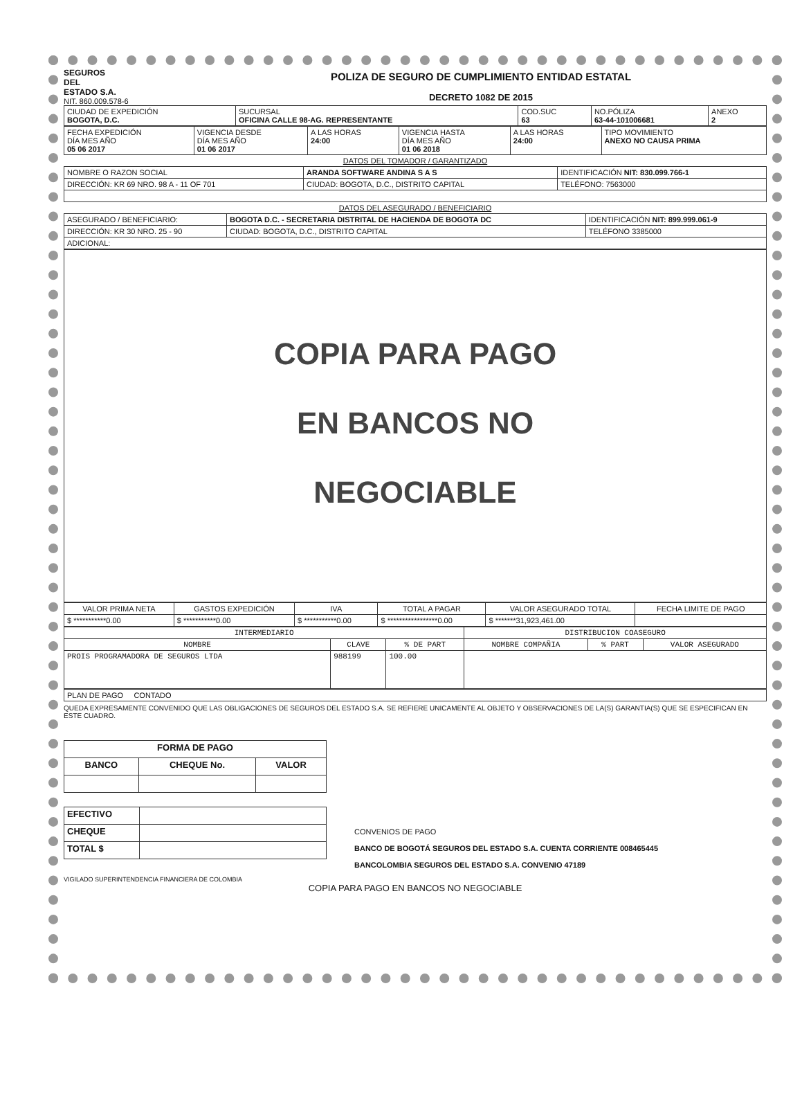SEGUROS
DEL
ESTADO S.A.
NIT. 860.009.578-6
POLIZA DE SEGURO DE CUMPLIMIENTO ENTIDAD ESTATAL
DECRETO 1082 DE 2015
| CIUDAD DE EXPEDICIÓN BOGOTA, D.C. | SUCURSAL OFICINA CALLE 98-AG. REPRESENTANTE | COD.SUC 63 | NO.PÓLIZA 63-44-101006681 | ANEXO 2 |
| FECHA EXPEDICIÓN DÍA MES AÑO 05 06 2017 | VIGENCIA DESDE DÍA MES AÑO 01 06 2017 | A LAS HORAS 24:00 | VIGENCIA HASTA DÍA MES AÑO 01 06 2018 | A LAS HORAS 24:00 | TIPO MOVIMIENTO ANEXO NO CAUSA PRIMA |
DATOS DEL TOMADOR / GARANTIZADO
| NOMBRE O RAZON SOCIAL | ARANDA SOFTWARE ANDINA S A S | | IDENTIFICACIÓN NIT: 830.099.766-1 |
| DIRECCIÓN: KR 69 NRO. 98 A - 11 OF 701 | | CIUDAD: BOGOTA, D.C., DISTRITO CAPITAL | TELÉFONO: 7563000 |
DATOS DEL ASEGURADO / BENEFICIARIO
| ASEGURADO / BENEFICIARIO: | BOGOTA D.C. - SECRETARIA DISTRITAL DE HACIENDA DE BOGOTA DC | | IDENTIFICACIÓN NIT: 899.999.061-9 |
| DIRECCIÓN: KR 30 NRO. 25 - 90 | | CIUDAD: BOGOTA, D.C., DISTRITO CAPITAL | TELÉFONO 3385000 |
| ADICIONAL: | | | |
COPIA PARA PAGO
EN BANCOS NO
NEGOCIABLE
| VALOR PRIMA NETA | GASTOS EXPEDICIÓN | IVA | TOTAL A PAGAR | VALOR ASEGURADO TOTAL | FECHA LIMITE DE PAGO |
| --- | --- | --- | --- | --- | --- |
| $ ***********0.00 | $ ***********0.00 | $ ***********0.00 | $ *****************0.00 | $ *******31,923,461.00 | |
| INTERMEDIARIO | | | DISTRIBUCION COASEGURO | | |
| --- | --- | --- | --- | --- | --- |
| NOMBRE | CLAVE | % DE PART | NOMBRE COMPAÑIA | % PART | VALOR ASEGURADO |
| PROIS PROGRAMADORA DE SEGUROS LTDA | 988199 | 100.00 | | | |
| PLAN DE PAGO CONTADO |
QUEDA EXPRESAMENTE CONVENIDO QUE LAS OBLIGACIONES DE SEGUROS DEL ESTADO S.A. SE REFIERE UNICAMENTE AL OBJETO Y OBSERVACIONES DE LA(S) GARANTIA(S) QUE SE ESPECIFICAN EN ESTE CUADRO.
| FORMA DE PAGO | | |
| BANCO | CHEQUE No. | VALOR |
| EFECTIVO | |
| CHEQUE | |
| TOTAL $ | |
CONVENIOS DE PAGO
BANCO DE BOGOTÁ SEGUROS DEL ESTADO S.A. CUENTA CORRIENTE 008465445
BANCOLOMBIA SEGUROS DEL ESTADO S.A. CONVENIO 47189
VIGILADO SUPERINTENDENCIA FINANCIERA DE COLOMBIA
COPIA PARA PAGO EN BANCOS NO NEGOCIABLE